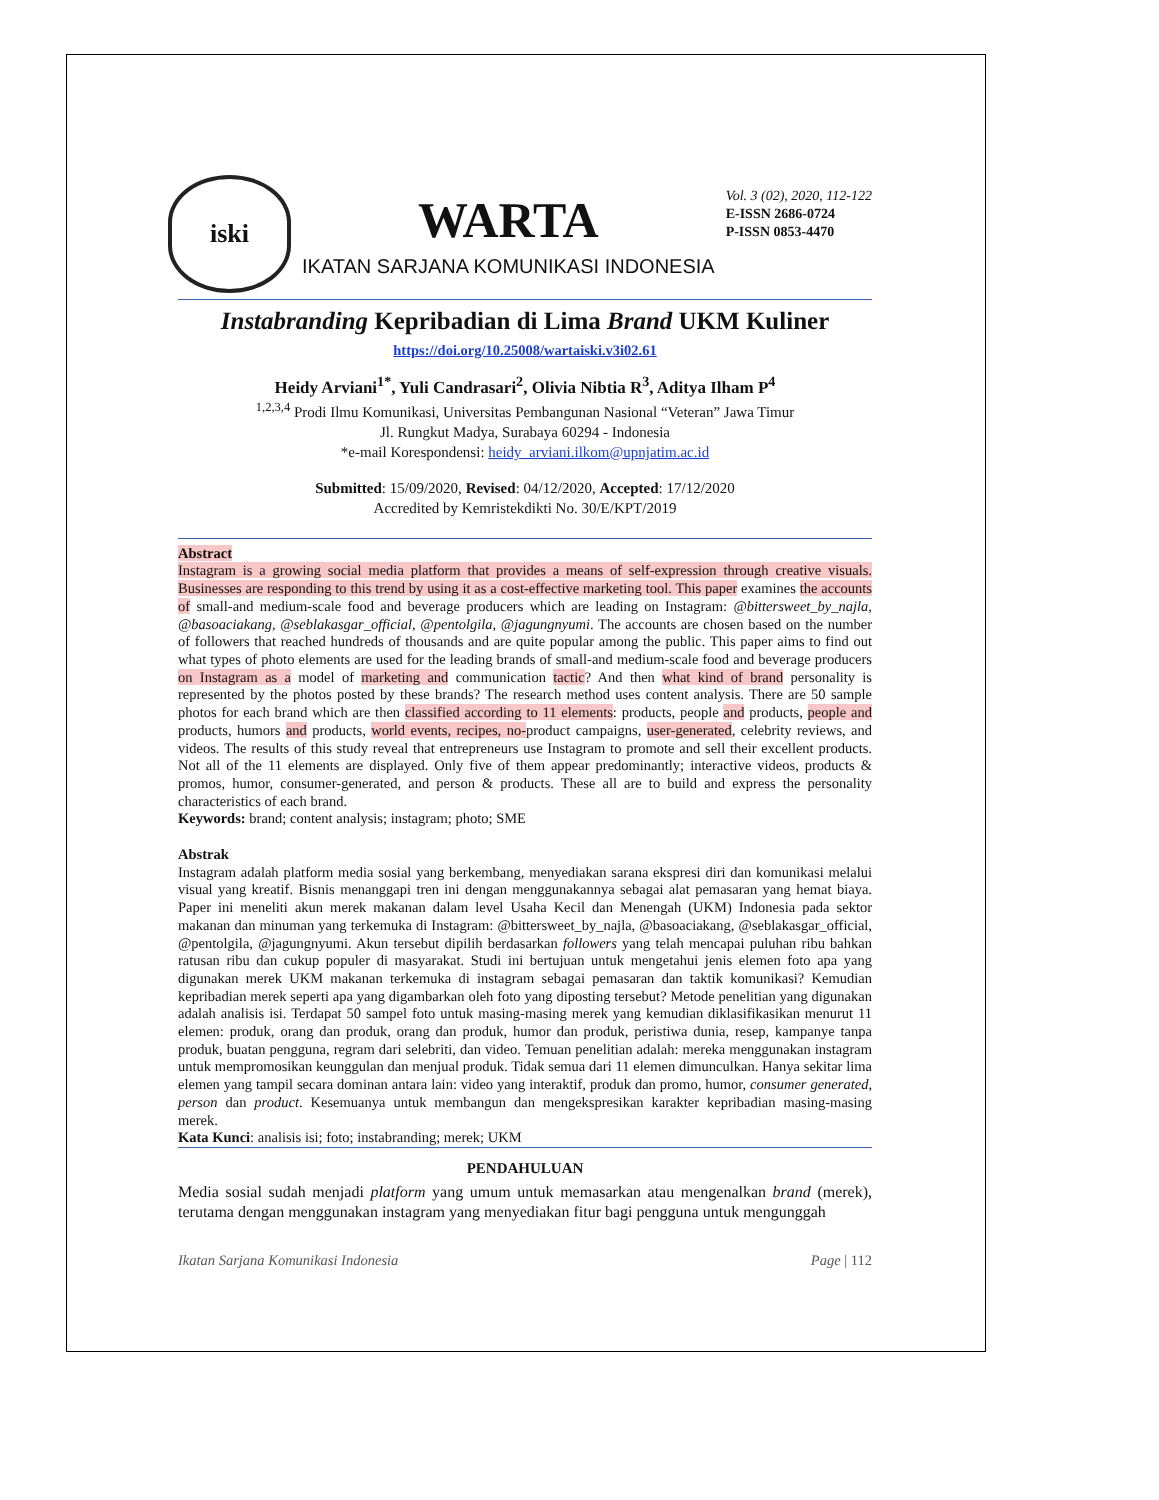iski
WARTA
IKATAN SARJANA KOMUNIKASI INDONESIA
Vol. 3 (02), 2020, 112-122
E-ISSN 2686-0724
P-ISSN 0853-4470
Instabranding Kepribadian di Lima Brand UKM Kuliner
https://doi.org/10.25008/wartaiski.v3i02.61
Heidy Arviani<sup>1*</sup>, Yuli Candrasari<sup>2</sup>, Olivia Nibtia R<sup>3</sup>, Aditya Ilham P<sup>4</sup>
<sup>1,2,3,4</sup> Prodi Ilmu Komunikasi, Universitas Pembangunan Nasional “Veteran” Jawa Timur
Jl. Rungkut Madya, Surabaya 60294 - Indonesia
*e-mail Korespondensi: heidy_arviani.ilkom@upnjatim.ac.id
Submitted: 15/09/2020, Revised: 04/12/2020, Accepted: 17/12/2020
Accredited by Kemristekdikti No. 30/E/KPT/2019
Abstract
Instagram is a growing social media platform that provides a means of self-expression through creative visuals. Businesses are responding to this trend by using it as a cost-effective marketing tool. This paper examines the accounts of small-and medium-scale food and beverage producers which are leading on Instagram: @bittersweet_by_najla, @basoaciakang, @seblakasgar_official, @pentolgila, @jagungnyumi. The accounts are chosen based on the number of followers that reached hundreds of thousands and are quite popular among the public. This paper aims to find out what types of photo elements are used for the leading brands of small-and medium-scale food and beverage producers on Instagram as a model of marketing and communication tactic? And then what kind of brand personality is represented by the photos posted by these brands? The research method uses content analysis. There are 50 sample photos for each brand which are then classified according to 11 elements: products, people and products, people and products, humors and products, world events, recipes, no-product campaigns, user-generated, celebrity reviews, and videos. The results of this study reveal that entrepreneurs use Instagram to promote and sell their excellent products. Not all of the 11 elements are displayed. Only five of them appear predominantly; interactive videos, products & promos, humor, consumer-generated, and person & products. These all are to build and express the personality characteristics of each brand.
Keywords: brand; content analysis; instagram; photo; SME
Abstrak
Instagram adalah platform media sosial yang berkembang, menyediakan sarana ekspresi diri dan komunikasi melalui visual yang kreatif. Bisnis menanggapi tren ini dengan menggunakannya sebagai alat pemasaran yang hemat biaya. Paper ini meneliti akun merek makanan dalam level Usaha Kecil dan Menengah (UKM) Indonesia pada sektor makanan dan minuman yang terkemuka di Instagram: @bittersweet_by_najla, @basoaciakang, @seblakasgar_official, @pentolgila, @jagungnyumi. Akun tersebut dipilih berdasarkan followers yang telah mencapai puluhan ribu bahkan ratusan ribu dan cukup populer di masyarakat. Studi ini bertujuan untuk mengetahui jenis elemen foto apa yang digunakan merek UKM makanan terkemuka di instagram sebagai pemasaran dan taktik komunikasi? Kemudian kepribadian merek seperti apa yang digambarkan oleh foto yang diposting tersebut? Metode penelitian yang digunakan adalah analisis isi. Terdapat 50 sampel foto untuk masing-masing merek yang kemudian diklasifikasikan menurut 11 elemen: produk, orang dan produk, orang dan produk, humor dan produk, peristiwa dunia, resep, kampanye tanpa produk, buatan pengguna, regram dari selebriti, dan video. Temuan penelitian adalah: mereka menggunakan instagram untuk mempromosikan keunggulan dan menjual produk. Tidak semua dari 11 elemen dimunculkan. Hanya sekitar lima elemen yang tampil secara dominan antara lain: video yang interaktif, produk dan promo, humor, consumer generated, person dan product. Kesemuanya untuk membangun dan mengekspresikan karakter kepribadian masing-masing merek.
Kata Kunci: analisis isi; foto; instabranding; merek; UKM
PENDAHULUAN
Media sosial sudah menjadi platform yang umum untuk memasarkan atau mengenalkan brand (merek), terutama dengan menggunakan instagram yang menyediakan fitur bagi pengguna untuk mengunggah
Ikatan Sarjana Komunikasi Indonesia Page | 112